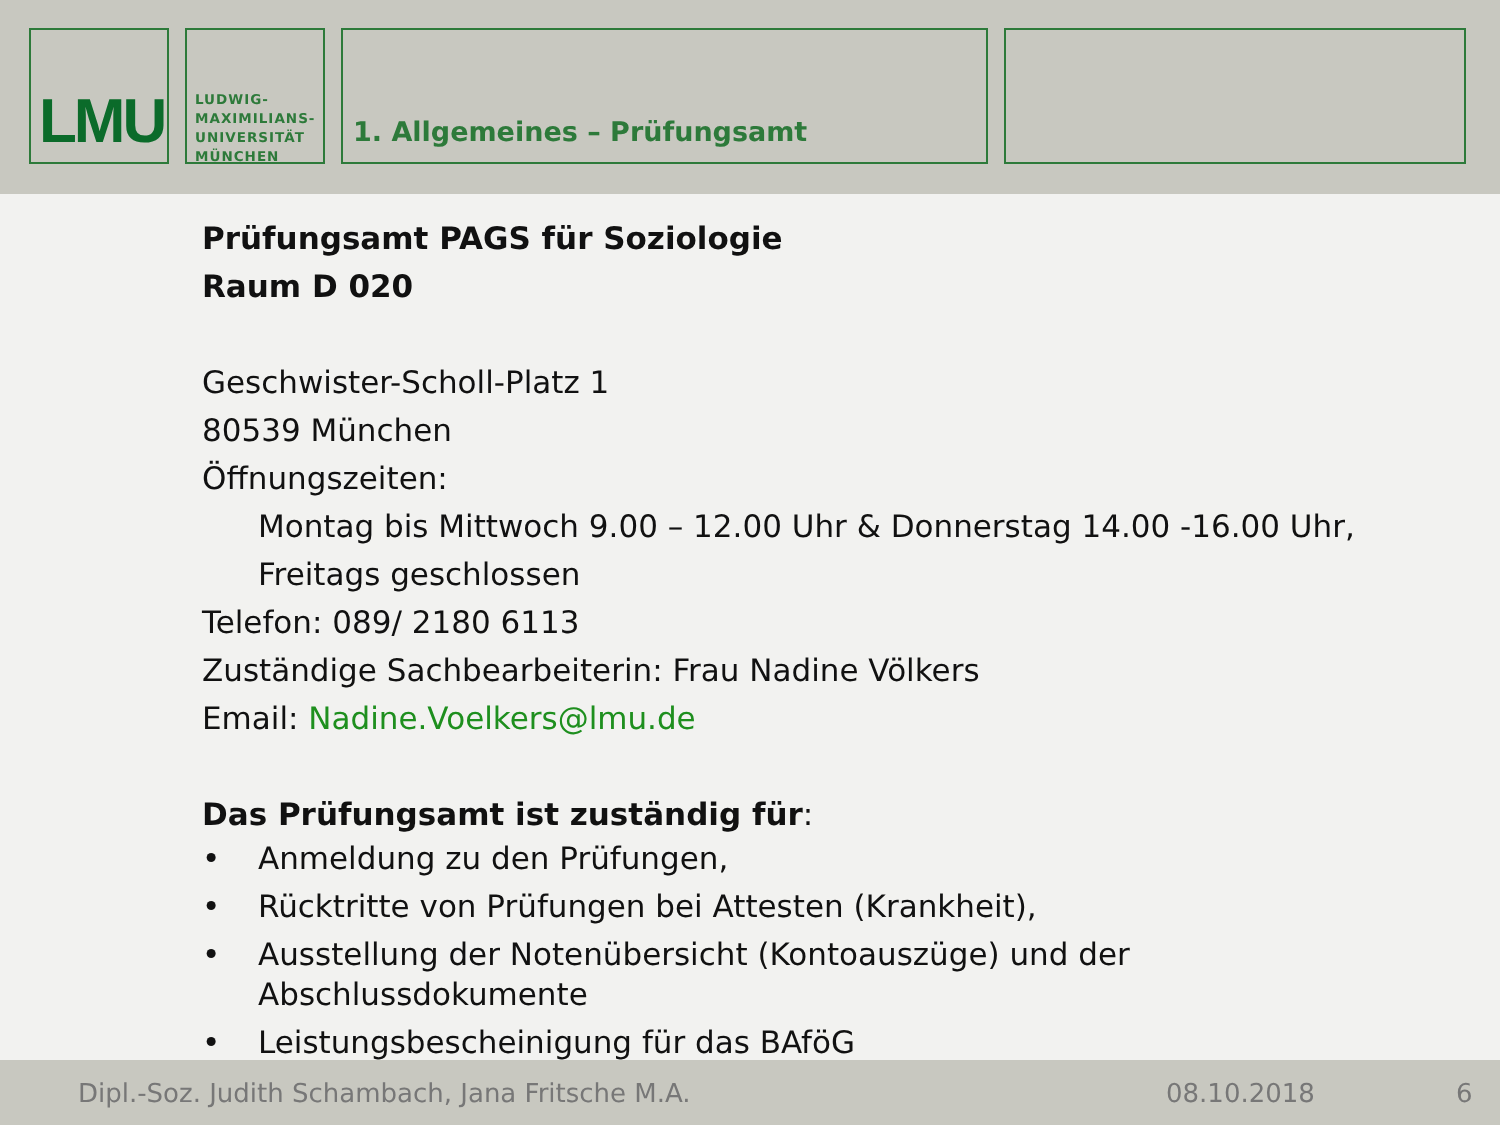LMU
LUDWIG-
MAXIMILIANS-
UNIVERSITÄT
MÜNCHEN
1. Allgemeines – Prüfungsamt
Prüfungsamt PAGS für Soziologie
Raum D 020
Geschwister-Scholl-Platz 1
80539 München
Öffnungszeiten:
Montag bis Mittwoch 9.00 – 12.00 Uhr & Donnerstag 14.00 -16.00 Uhr,
Freitags geschlossen
Telefon: 089/ 2180 6113
Zuständige Sachbearbeiterin: Frau Nadine Völkers
Email: Nadine.Voelkers@lmu.de
Das Prüfungsamt ist zuständig für:
• Anmeldung zu den Prüfungen,
• Rücktritte von Prüfungen bei Attesten (Krankheit),
• Ausstellung der Notenübersicht (Kontoauszüge) und der
Abschlussdokumente
• Leistungsbescheinigung für das BAföG
Dipl.-Soz. Judith Schambach, Jana Fritsche M.A. 08.10.2018 6